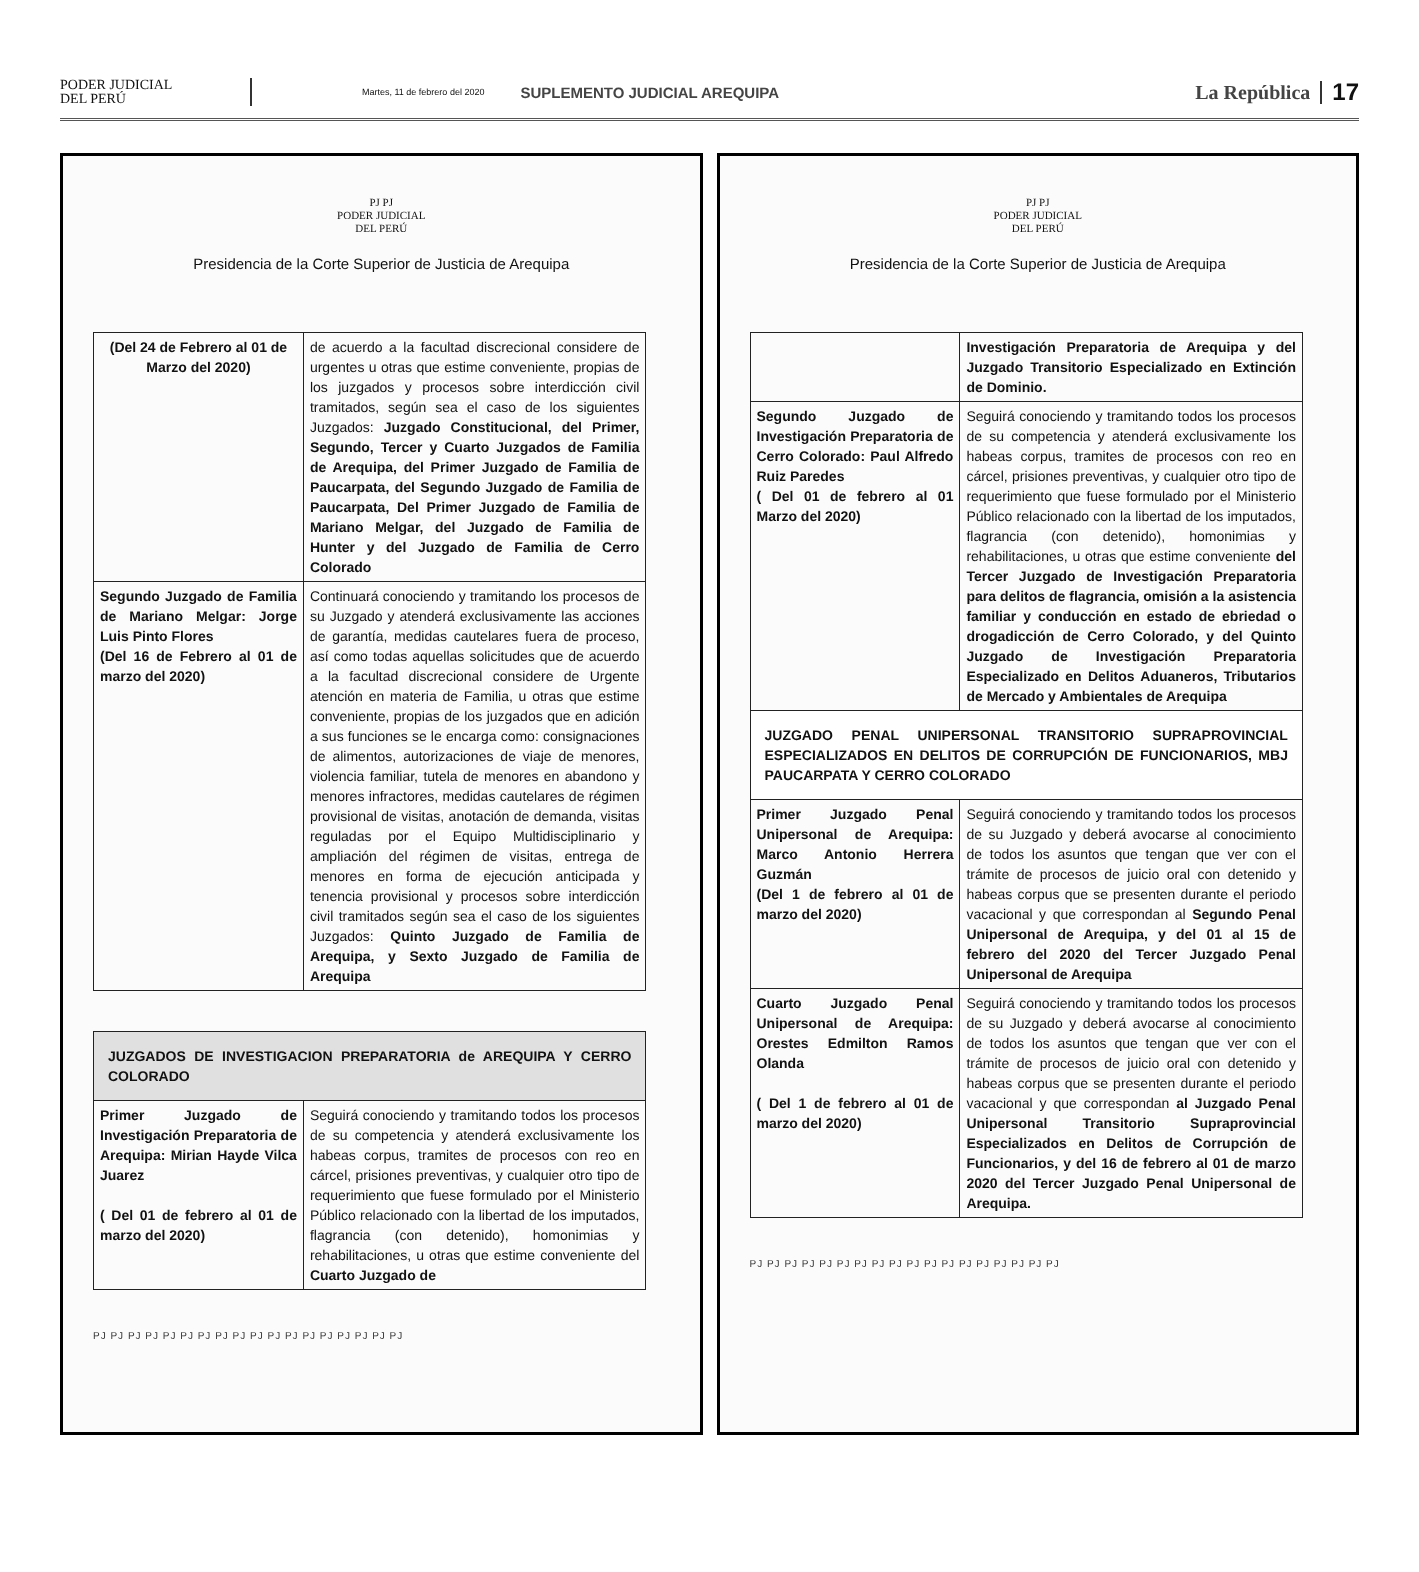PODER JUDICIAL
DEL PERÚ
Martes, 11 de febrero del 2020
SUPLEMENTO JUDICIAL AREQUIPA
La República
17
PJ PJ
PODER JUDICIAL
DEL PERÚ
Presidencia de la Corte Superior de Justicia de Arequipa
| (Del 24 de Febrero al 01 de Marzo del 2020) | de acuerdo a la facultad discrecional considere de urgentes u otras que estime conveniente, propias de los juzgados y procesos sobre interdicción civil tramitados, según sea el caso de los siguientes Juzgados: Juzgado Constitucional, del Primer, Segundo, Tercer y Cuarto Juzgados de Familia de Arequipa, del Primer Juzgado de Familia de Paucarpata, del Segundo Juzgado de Familia de Paucarpata, Del Primer Juzgado de Familia de Mariano Melgar, del Juzgado de Familia de Hunter y del Juzgado de Familia de Cerro Colorado |
| Segundo Juzgado de Familia de Mariano Melgar: Jorge Luis Pinto Flores (Del 16 de Febrero al 01 de marzo del 2020) | Continuará conociendo y tramitando los procesos de su Juzgado y atenderá exclusivamente las acciones de garantía, medidas cautelares fuera de proceso, así como todas aquellas solicitudes que de acuerdo a la facultad discrecional considere de Urgente atención en materia de Familia, u otras que estime conveniente, propias de los juzgados que en adición a sus funciones se le encarga como: consignaciones de alimentos, autorizaciones de viaje de menores, violencia familiar, tutela de menores en abandono y menores infractores, medidas cautelares de régimen provisional de visitas, anotación de demanda, visitas reguladas por el Equipo Multidisciplinario y ampliación del régimen de visitas, entrega de menores en forma de ejecución anticipada y tenencia provisional y procesos sobre interdicción civil tramitados según sea el caso de los siguientes Juzgados: Quinto Juzgado de Familia de Arequipa, y Sexto Juzgado de Familia de Arequipa |
| JUZGADOS DE INVESTIGACION PREPARATORIA de AREQUIPA Y CERRO COLORADO | |
| --- | --- |
| Primer Juzgado de Investigación Preparatoria de Arequipa: Mirian Hayde Vilca Juarez ( Del 01 de febrero al 01 de marzo del 2020) | Seguirá conociendo y tramitando todos los procesos de su competencia y atenderá exclusivamente los habeas corpus, tramites de procesos con reo en cárcel, prisiones preventivas, y cualquier otro tipo de requerimiento que fuese formulado por el Ministerio Público relacionado con la libertad de los imputados, flagrancia (con detenido), homonimias y rehabilitaciones, u otras que estime conveniente del Cuarto Juzgado de |
PJ PJ PJ PJ PJ PJ PJ PJ PJ PJ PJ PJ PJ PJ PJ PJ PJ PJ
PJ PJ
PODER JUDICIAL
DEL PERÚ
Presidencia de la Corte Superior de Justicia de Arequipa
| | Investigación Preparatoria de Arequipa y del Juzgado Transitorio Especializado en Extinción de Dominio. |
| Segundo Juzgado de Investigación Preparatoria de Cerro Colorado: Paul Alfredo Ruiz Paredes ( Del 01 de febrero al 01 Marzo del 2020) | Seguirá conociendo y tramitando todos los procesos de su competencia y atenderá exclusivamente los habeas corpus, tramites de procesos con reo en cárcel, prisiones preventivas, y cualquier otro tipo de requerimiento que fuese formulado por el Ministerio Público relacionado con la libertad de los imputados, flagrancia (con detenido), homonimias y rehabilitaciones, u otras que estime conveniente del Tercer Juzgado de Investigación Preparatoria para delitos de flagrancia, omisión a la asistencia familiar y conducción en estado de ebriedad o drogadicción de Cerro Colorado, y del Quinto Juzgado de Investigación Preparatoria Especializado en Delitos Aduaneros, Tributarios de Mercado y Ambientales de Arequipa |
| JUZGADO PENAL UNIPERSONAL TRANSITORIO SUPRAPROVINCIAL ESPECIALIZADOS EN DELITOS DE CORRUPCIÓN DE FUNCIONARIOS, MBJ PAUCARPATA Y CERRO COLORADO | |
| Primer Juzgado Penal Unipersonal de Arequipa: Marco Antonio Herrera Guzmán (Del 1 de febrero al 01 de marzo del 2020) | Seguirá conociendo y tramitando todos los procesos de su Juzgado y deberá avocarse al conocimiento de todos los asuntos que tengan que ver con el trámite de procesos de juicio oral con detenido y habeas corpus que se presenten durante el periodo vacacional y que correspondan al Segundo Penal Unipersonal de Arequipa, y del 01 al 15 de febrero del 2020 del Tercer Juzgado Penal Unipersonal de Arequipa |
| Cuarto Juzgado Penal Unipersonal de Arequipa: Orestes Edmilton Ramos Olanda ( Del 1 de febrero al 01 de marzo del 2020) | Seguirá conociendo y tramitando todos los procesos de su Juzgado y deberá avocarse al conocimiento de todos los asuntos que tengan que ver con el trámite de procesos de juicio oral con detenido y habeas corpus que se presenten durante el periodo vacacional y que correspondan al Juzgado Penal Unipersonal Transitorio Supraprovincial Especializados en Delitos de Corrupción de Funcionarios, y del 16 de febrero al 01 de marzo 2020 del Tercer Juzgado Penal Unipersonal de Arequipa. |
PJ PJ PJ PJ PJ PJ PJ PJ PJ PJ PJ PJ PJ PJ PJ PJ PJ PJ